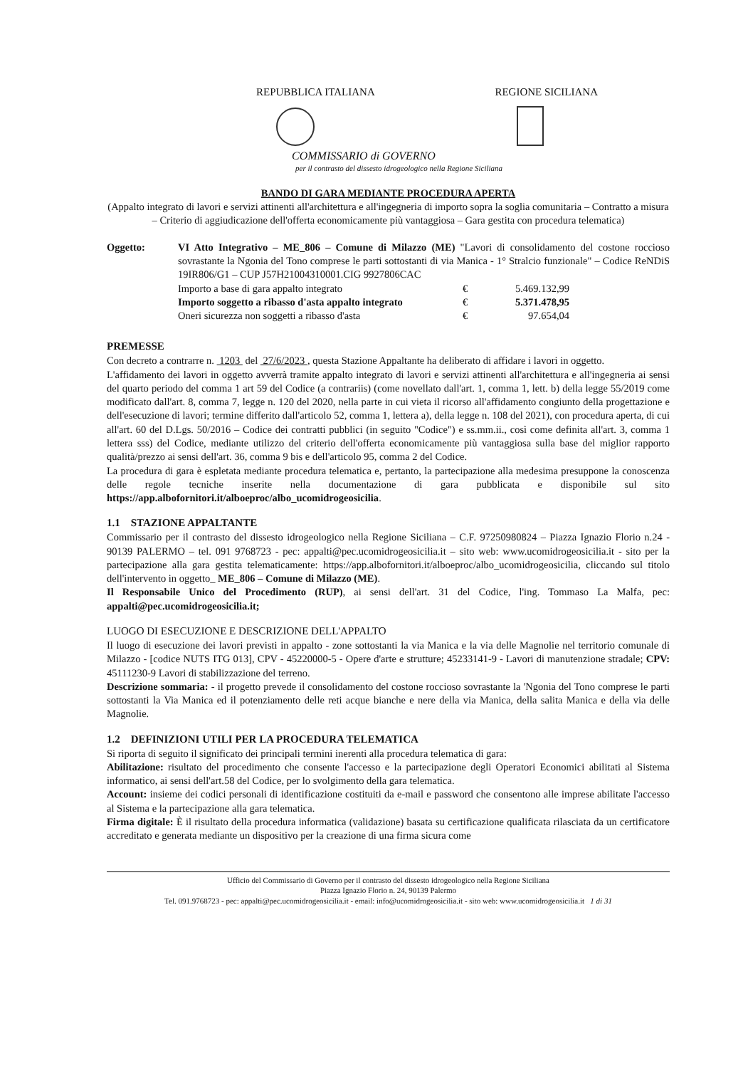REPUBBLICA ITALIANA REGIONE SICILIANA
COMMISSARIO di GOVERNO
per il contrasto del dissesto idrogeologico nella Regione Siciliana
BANDO DI GARA MEDIANTE PROCEDURA APERTA
(Appalto integrato di lavori e servizi attinenti all'architettura e all'ingegneria di importo sopra la soglia comunitaria – Contratto a misura – Criterio di aggiudicazione dell'offerta economicamente più vantaggiosa – Gara gestita con procedura telematica)
Oggetto: VI Atto Integrativo – ME_806 – Comune di Milazzo (ME) "Lavori di consolidamento del costone roccioso sovrastante la Ngonia del Tono comprese le parti sottostanti di via Manica - 1° Stralcio funzionale" – Codice ReNDiS 19IR806/G1 – CUP J57H21004310001.CIG 9927806CAC
Importo a base di gara appalto integrato € 5.469.132,99
Importo soggetto a ribasso d'asta appalto integrato € 5.371.478,95
Oneri sicurezza non soggetti a ribasso d'asta € 97.654,04
PREMESSE
Con decreto a contrarre n. 1203 del 27/6/2023 , questa Stazione Appaltante ha deliberato di affidare i lavori in oggetto.
L'affidamento dei lavori in oggetto avverrà tramite appalto integrato di lavori e servizi attinenti all'architettura e all'ingegneria ai sensi del quarto periodo del comma 1 art 59 del Codice (a contrariis) (come novellato dall'art. 1, comma 1, lett. b) della legge 55/2019 come modificato dall'art. 8, comma 7, legge n. 120 del 2020, nella parte in cui vieta il ricorso all'affidamento congiunto della progettazione e dell'esecuzione di lavori; termine differito dall'articolo 52, comma 1, lettera a), della legge n. 108 del 2021), con procedura aperta, di cui all'art. 60 del D.Lgs. 50/2016 – Codice dei contratti pubblici (in seguito "Codice") e ss.mm.ii., così come definita all'art. 3, comma 1 lettera sss) del Codice, mediante utilizzo del criterio dell'offerta economicamente più vantaggiosa sulla base del miglior rapporto qualità/prezzo ai sensi dell'art. 36, comma 9 bis e dell'articolo 95, comma 2 del Codice.
La procedura di gara è espletata mediante procedura telematica e, pertanto, la partecipazione alla medesima presuppone la conoscenza delle regole tecniche inserite nella documentazione di gara pubblicata e disponibile sul sito https://app.albofornitori.it/alboeproc/albo_ucomidrogeosicilia.
1.1 STAZIONE APPALTANTE
Commissario per il contrasto del dissesto idrogeologico nella Regione Siciliana – C.F. 97250980824 – Piazza Ignazio Florio n.24 - 90139 PALERMO – tel. 091 9768723 - pec: appalti@pec.ucomidrogeosicilia.it – sito web: www.ucomidrogeosicilia.it - sito per la partecipazione alla gara gestita telematicamente: https://app.albofornitori.it/alboeproc/albo_ucomidrogeosicilia, cliccando sul titolo dell'intervento in oggetto_ ME_806 – Comune di Milazzo (ME).
Il Responsabile Unico del Procedimento (RUP), ai sensi dell'art. 31 del Codice, l'ing. Tommaso La Malfa, pec: appalti@pec.ucomidrogeosicilia.it;
LUOGO DI ESECUZIONE E DESCRIZIONE DELL'APPALTO
Il luogo di esecuzione dei lavori previsti in appalto - zone sottostanti la via Manica e la via delle Magnolie nel territorio comunale di Milazzo - [codice NUTS ITG 013], CPV - 45220000-5 - Opere d'arte e strutture; 45233141-9 - Lavori di manutenzione stradale; CPV: 45111230-9 Lavori di stabilizzazione del terreno.
Descrizione sommaria: - il progetto prevede il consolidamento del costone roccioso sovrastante la 'Ngonia del Tono comprese le parti sottostanti la Via Manica ed il potenziamento delle reti acque bianche e nere della via Manica, della salita Manica e della via delle Magnolie.
1.2 DEFINIZIONI UTILI PER LA PROCEDURA TELEMATICA
Si riporta di seguito il significato dei principali termini inerenti alla procedura telematica di gara:
Abilitazione: risultato del procedimento che consente l'accesso e la partecipazione degli Operatori Economici abilitati al Sistema informatico, ai sensi dell'art.58 del Codice, per lo svolgimento della gara telematica.
Account: insieme dei codici personali di identificazione costituiti da e-mail e password che consentono alle imprese abilitate l'accesso al Sistema e la partecipazione alla gara telematica.
Firma digitale: È il risultato della procedura informatica (validazione) basata su certificazione qualificata rilasciata da un certificatore accreditato e generata mediante un dispositivo per la creazione di una firma sicura come
Ufficio del Commissario di Governo per il contrasto del dissesto idrogeologico nella Regione Siciliana
Piazza Ignazio Florio n. 24, 90139 Palermo
Tel. 091.9768723 - pec: appalti@pec.ucomidrogeosicilia.it - email: info@ucomidrogeosicilia.it - sito web: www.ucomidrogeosicilia.it 1 di 31